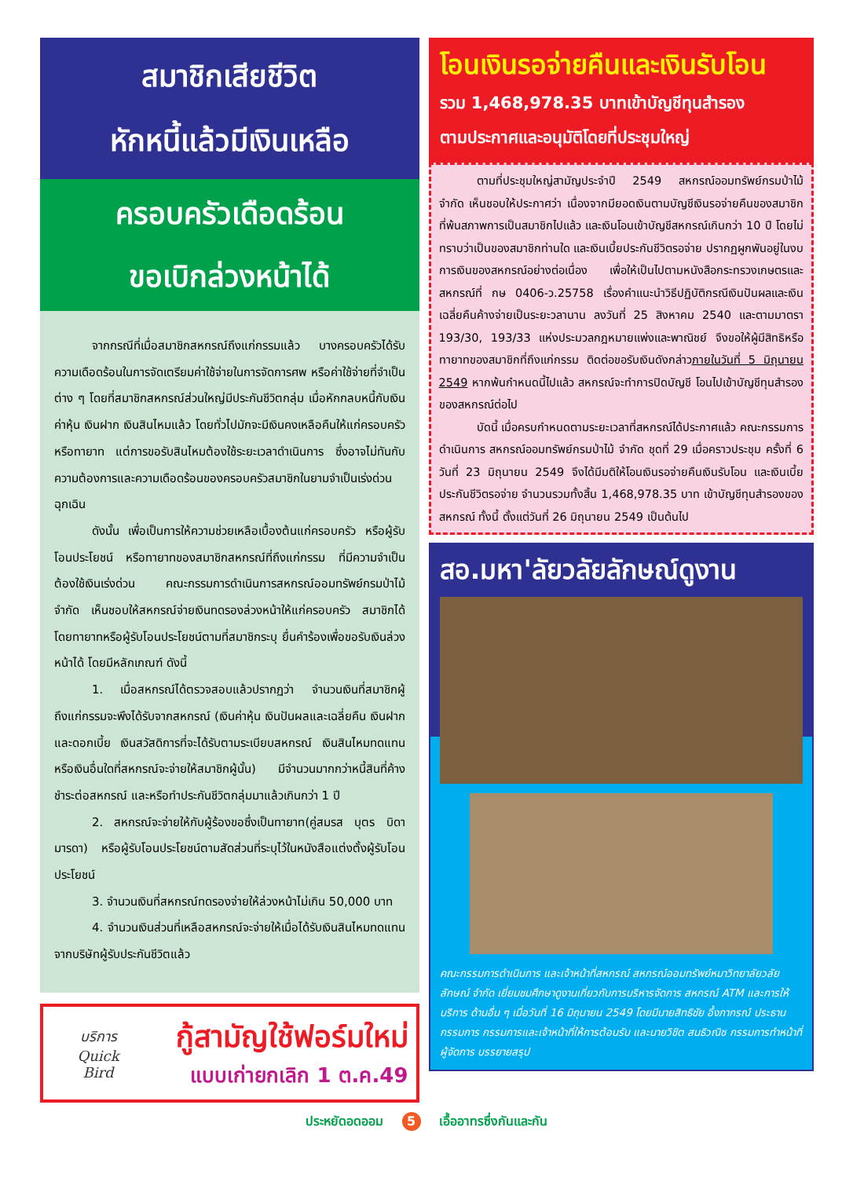สมาชิกเสียชีวิต
หักหนี้แล้วมีเงินเหลือ
ครอบครัวเดือดร้อน
ขอเบิกล่วงหน้าได้
จากกรณีที่เมื่อสมาชิกสหกรณ์ถึงแก่กรรมแล้ว บางครอบครัวได้รับความเดือดร้อนในการจัดเตรียมค่าใช้จ่ายในการจัดการศพ หรือค่าใช้จ่ายที่จำเป็นต่าง ๆ โดยที่สมาชิกสหกรณ์ส่วนใหญ่มีประกันชีวิตกลุ่ม เมื่อหักกลบหนี้กับเงินค่าหุ้น เงินฝาก เงินสินไหมแล้ว โดยทั่วไปมักจะมีเงินคงเหลือคืนให้แก่ครอบครัว หรือทายาท แต่การขอรับสินไหมต้องใช้ระยะเวลาดำเนินการ ซึ่งอาจไม่ทันกับความต้องการและความเดือดร้อนของครอบครัวสมาชิกในยามจำเป็นเร่งด่วนฉุกเฉิน
ดังนั้น เพื่อเป็นการให้ความช่วยเหลือเบื้องต้นแก่ครอบครัว หรือผู้รับโอนประโยชน์ หรือทายาทของสมาชิกสหกรณ์ที่ถึงแก่กรรม ที่มีความจำเป็นต้องใช้เงินเร่งด่วน คณะกรรมการดำเนินการสหกรณ์ออมทรัพย์กรมป่าไม้ จำกัด เห็นชอบให้สหกรณ์จ่ายเงินทดรองล่วงหน้าให้แก่ครอบครัว สมาชิกได้ โดยทายาทหรือผู้รับโอนประโยชน์ตามที่สมาชิกระบุ ยื่นคำร้องเพื่อขอรับเงินล่วงหน้าได้ โดยมีหลักเกณฑ์ ดังนี้
1. เมื่อสหกรณ์ได้ตรวจสอบแล้วปรากฏว่า จำนวนเงินที่สมาชิกผู้ถึงแก่กรรมจะพึงได้รับจากสหกรณ์ (เงินค่าหุ้น เงินปันผลและเฉลี่ยคืน เงินฝากและดอกเบี้ย เงินสวัสดิการที่จะได้รับตามระเบียบสหกรณ์ เงินสินไหมทดแทน หรือเงินอื่นใดที่สหกรณ์จะจ่ายให้สมาชิกผู้นั้น) มีจำนวนมากกว่าหนี้สินที่ค้างชำระต่อสหกรณ์ และหรือทำประกันชีวิตกลุ่มมาแล้วเกินกว่า 1 ปี
2. สหกรณ์จะจ่ายให้กับผู้ร้องขอซึ่งเป็นทายาท(คู่สมรส บุตร บิดา มารดา) หรือผู้รับโอนประโยชน์ตามสัดส่วนที่ระบุไว้ในหนังสือแต่งตั้งผู้รับโอนประโยชน์
3. จำนวนเงินที่สหกรณ์ทดรองจ่ายให้ล่วงหน้าไม่เกิน 50,000 บาท
4. จำนวนเงินส่วนที่เหลือสหกรณ์จะจ่ายให้เมื่อได้รับเงินสินไหมทดแทนจากบริษัทผู้รับประกันชีวิตแล้ว
บริการ
Quick
Bird
กู้สามัญใช้ฟอร์มใหม่
แบบเก่ายกเลิก 1 ต.ค.49
โอนเงินรอจ่ายคืนและเงินรับโอน
รวม 1,468,978.35 บาทเข้าบัญชีทุนสำรอง
ตามประกาศและอนุมัติโดยที่ประชุมใหญ่
ตามที่ประชุมใหญ่สามัญประจำปี 2549 สหกรณ์ออมทรัพย์กรมป่าไม้ จำกัด เห็นชอบให้ประกาศว่า เนื่องจากมียอดเงินตามบัญชีเงินรอจ่ายคืนของสมาชิกที่พ้นสภาพการเป็นสมาชิกไปแล้ว และเงินโอนเข้าบัญชีสหกรณ์เกินกว่า 10 ปี โดยไม่ทราบว่าเป็นของสมาชิกท่านใด และเงินเบี้ยประกันชีวิตรอจ่าย ปรากฏผูกพันอยู่ในงบการเงินของสหกรณ์อย่างต่อเนื่อง เพื่อให้เป็นไปตามหนังสือกระทรวงเกษตรและสหกรณ์ที่ กษ 0406-ว.25758 เรื่องคำแนะนำวิธีปฏิบัติกรณีเงินปันผลและเงินเฉลี่ยคืนค้างจ่ายเป็นระยะวลานาน ลงวันที่ 25 สิงหาคม 2540 และตามมาตรา 193/30, 193/33 แห่งประมวลกฎหมายแพ่งและพาณิชย์ จึงขอให้ผู้มีสิทธิหรือทายาทของสมาชิกที่ถึงแก่กรรม ติดต่อขอรับเงินดังกล่าวภายในวันที่ 5 มิถุนายน 2549 หากพ้นกำหนดนี้ไปแล้ว สหกรณ์จะทำการปิดบัญชี โอนไปเข้าบัญชีทุนสำรองของสหกรณ์ต่อไป
บัดนี้ เมื่อครบกำหนดตามระยะเวลาที่สหกรณ์ได้ประกาศแล้ว คณะกรรมการดำเนินการ สหกรณ์ออมทรัพย์กรมป่าไม้ จำกัด ชุดที่ 29 เมื่อคราวประชุม ครั้งที่ 6 วันที่ 23 มิถุนายน 2549 จึงได้มีมติให้โอนเงินรอจ่ายคืนเงินรับโอน และเงินเบี้ยประกันชีวิตรอจ่าย จำนวนรวมทั้งสิ้น 1,468,978.35 บาท เข้าบัญชีทุนสำรองของสหกรณ์ ทั้งนี้ ตั้งแต่วันที่ 26 มิถุนายน 2549 เป็นต้นไป
สอ.มหา'ลัยวลัยลักษณ์ดูงาน
คณะกรรมการดำเนินการ และเจ้าหน้าที่สหกรณ์ สหกรณ์ออมทรัพย์หมาวิทยาลัยวลัยลักษณ์ จำกัด เยี่ยมชมศึกษาดูงานเกี่ยวกับการบริหารจัดการ สหกรณ์ ATM และการให้บริการ ด้านอื่น ๆ เมื่อวันที่ 16 มิถุนายน 2549 โดยมีนายสิทธิชัย อึ้งภากรณ์ ประธานกรรมการ กรรมการและเจ้าหน้าที่ให้การต้อนรับ และนายวิชิต สนธิวณิช กรรมการทำหน้าที่ผู้จัดการ บรรยายสรุป
ประหยัดอดออม 5 เอื้ออาทรซึ่งกันและกัน